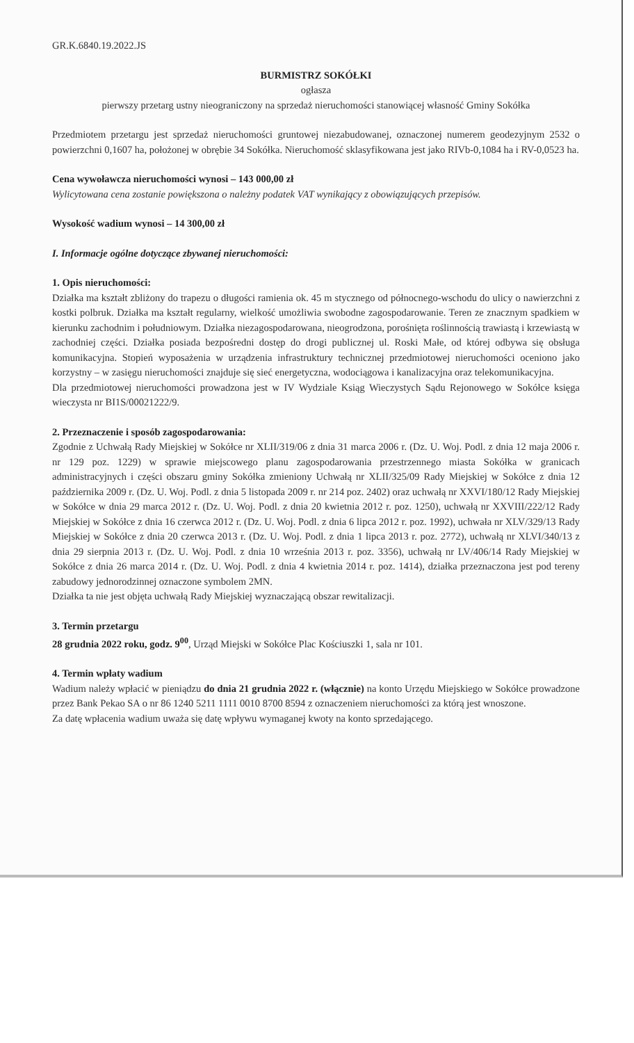GR.K.6840.19.2022.JS
BURMISTRZ SOKÓŁKI
ogłasza
pierwszy przetarg ustny nieograniczony na sprzedaż nieruchomości stanowiącej własność Gminy Sokółka
Przedmiotem przetargu jest sprzedaż nieruchomości gruntowej niezabudowanej, oznaczonej numerem geodezyjnym 2532 o powierzchni 0,1607 ha, położonej w obrębie 34 Sokółka. Nieruchomość sklasyfikowana jest jako RIVb-0,1084 ha i RV-0,0523 ha.
Cena wywoławcza nieruchomości wynosi – 143 000,00 zł
Wylicytowana cena zostanie powiększona o należny podatek VAT wynikający z obowiązujących przepisów.
Wysokość wadium wynosi – 14 300,00 zł
I. Informacje ogólne dotyczące zbywanej nieruchomości:
1. Opis nieruchomości:
Działka ma kształt zbliżony do trapezu o długości ramienia ok. 45 m stycznego od północnego-wschodu do ulicy o nawierzchni z kostki polbruk. Działka ma kształt regularny, wielkość umożliwia swobodne zagospodarowanie. Teren ze znacznym spadkiem w kierunku zachodnim i południowym. Działka niezagospodarowana, nieogrodzona, porośnięta roślinnością trawiastą i krzewiastą w zachodniej części. Działka posiada bezpośredni dostęp do drogi publicznej ul. Roski Małe, od której odbywa się obsługa komunikacyjna. Stopień wyposażenia w urządzenia infrastruktury technicznej przedmiotowej nieruchomości oceniono jako korzystny – w zasięgu nieruchomości znajduje się sieć energetyczna, wodociągowa i kanalizacyjna oraz telekomunikacyjna.
Dla przedmiotowej nieruchomości prowadzona jest w IV Wydziale Ksiąg Wieczystych Sądu Rejonowego w Sokółce księga wieczysta nr BI1S/00021222/9.
2. Przeznaczenie i sposób zagospodarowania:
Zgodnie z Uchwałą Rady Miejskiej w Sokółce nr XLII/319/06 z dnia 31 marca 2006 r. (Dz. U. Woj. Podl. z dnia 12 maja 2006 r. nr 129 poz. 1229) w sprawie miejscowego planu zagospodarowania przestrzennego miasta Sokółka w granicach administracyjnych i części obszaru gminy Sokółka zmieniony Uchwałą nr XLII/325/09 Rady Miejskiej w Sokółce z dnia 12 października 2009 r. (Dz. U. Woj. Podl. z dnia 5 listopada 2009 r. nr 214 poz. 2402) oraz uchwałą nr XXVI/180/12 Rady Miejskiej w Sokółce w dnia 29 marca 2012 r. (Dz. U. Woj. Podl. z dnia 20 kwietnia 2012 r. poz. 1250), uchwałą nr XXVIII/222/12 Rady Miejskiej w Sokółce z dnia 16 czerwca 2012 r. (Dz. U. Woj. Podl. z dnia 6 lipca 2012 r. poz. 1992), uchwała nr XLV/329/13 Rady Miejskiej w Sokółce z dnia 20 czerwca 2013 r. (Dz. U. Woj. Podl. z dnia 1 lipca 2013 r. poz. 2772), uchwałą nr XLVI/340/13 z dnia 29 sierpnia 2013 r. (Dz. U. Woj. Podl. z dnia 10 września 2013 r. poz. 3356), uchwałą nr LV/406/14 Rady Miejskiej w Sokółce z dnia 26 marca 2014 r. (Dz. U. Woj. Podl. z dnia 4 kwietnia 2014 r. poz. 1414), działka przeznaczona jest pod tereny zabudowy jednorodzinnej oznaczone symbolem 2MN.
Działka ta nie jest objęta uchwałą Rady Miejskiej wyznaczającą obszar rewitalizacji.
3. Termin przetargu
28 grudnia 2022 roku, godz. 9<sup>00</sup>, Urząd Miejski w Sokółce Plac Kościuszki 1, sala nr 101.
4. Termin wpłaty wadium
Wadium należy wpłacić w pieniądzu do dnia 21 grudnia 2022 r. (włącznie) na konto Urzędu Miejskiego w Sokółce prowadzone przez Bank Pekao SA o nr 86 1240 5211 1111 0010 8700 8594 z oznaczeniem nieruchomości za którą jest wnoszone.
Za datę wpłacenia wadium uważa się datę wpływu wymaganej kwoty na konto sprzedającego.